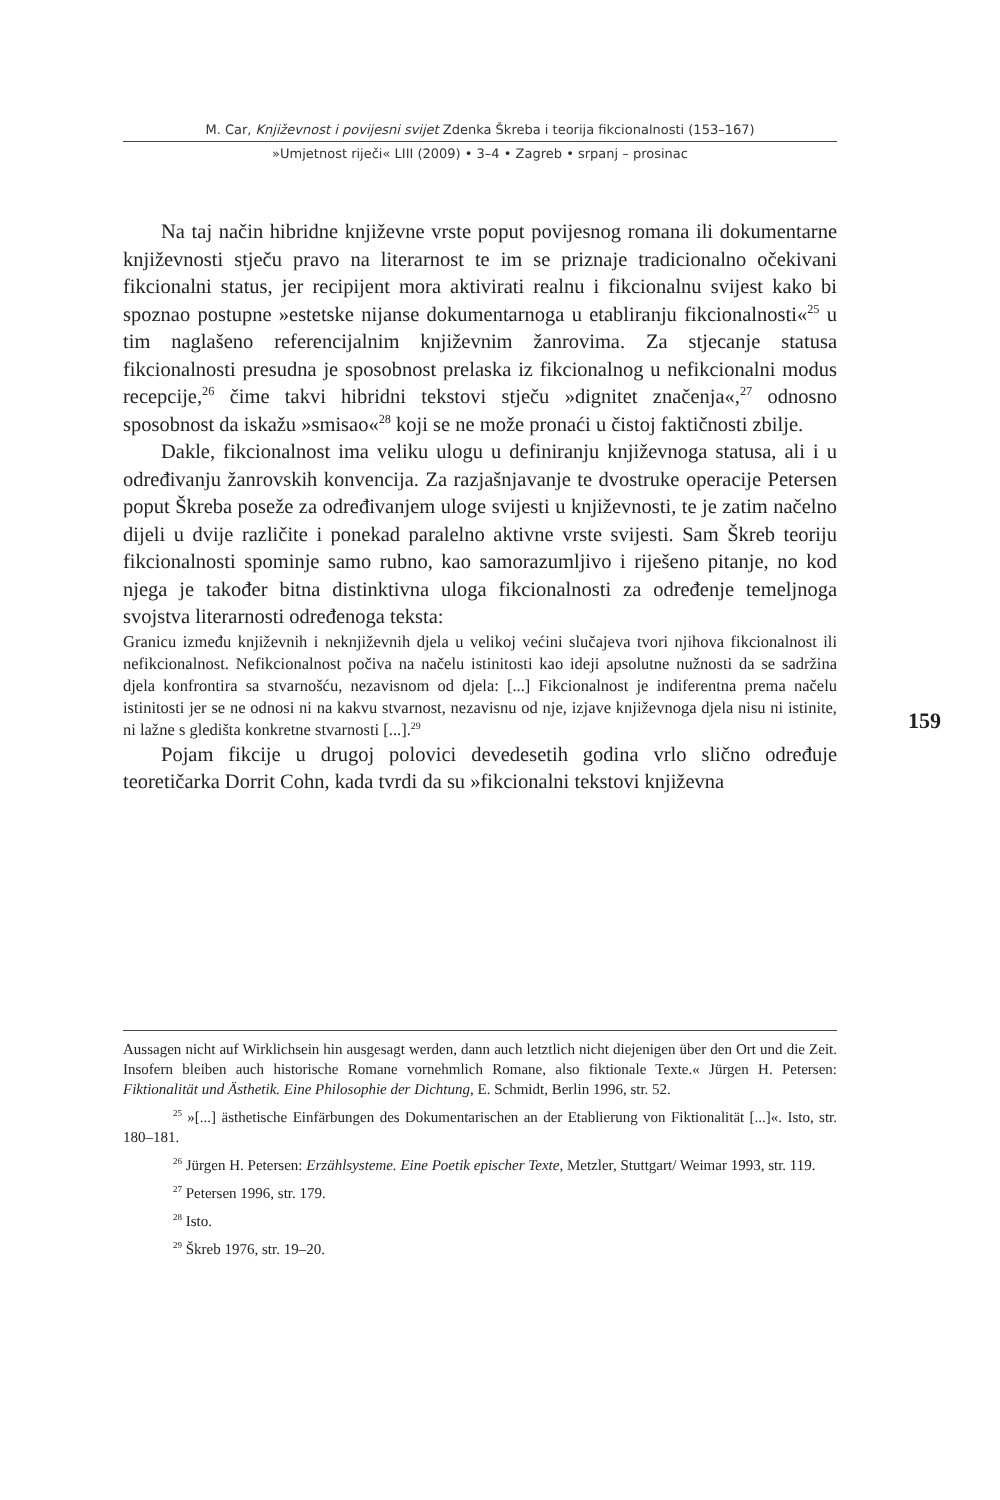M. Car, Književnost i povijesni svijet Zdenka Škreba i teorija fikcionalnosti (153–167)
»Umjetnost riječi« LIII (2009) • 3–4 • Zagreb • srpanj – prosinac
Na taj način hibridne književne vrste poput povijesnog romana ili dokumentarne književnosti stječu pravo na literarnost te im se priznaje tradicionalno očekivani fikcionalni status, jer recipijent mora aktivirati realnu i fikcionalnu svijest kako bi spoznao postupne »estetske nijanse dokumentarnoga u etabliranju fikcionalnosti«<sup>25</sup> u tim naglašeno referencijalnim književnim žanrovima. Za stjecanje statusa fikcionalnosti presudna je sposobnost prelaska iz fikcionalnog u nefikcionalni modus recepcije,<sup>26</sup> čime takvi hibridni tekstovi stječu »dignitet značenja«,<sup>27</sup> odnosno sposobnost da iskažu »smisao«<sup>28</sup> koji se ne može pronaći u čistoj faktičnosti zbilje.
Dakle, fikcionalnost ima veliku ulogu u definiranju književnoga statusa, ali i u određivanju žanrovskih konvencija. Za razjašnjavanje te dvostruke operacije Petersen poput Škreba poseže za određivanjem uloge svijesti u književnosti, te je zatim načelno dijeli u dvije različite i ponekad paralelno aktivne vrste svijesti. Sam Škreb teoriju fikcionalnosti spominje samo rubno, kao samorazumljivo i riješeno pitanje, no kod njega je također bitna distinktivna uloga fikcionalnosti za određenje temeljnoga svojstva literarnosti određenoga teksta:
Granicu između književnih i neknjiževnih djela u velikoj većini slučajeva tvori njihova fikcionalnost ili nefikcionalnost. Nefikcionalnost počiva na načelu istinitosti kao ideji apsolutne nužnosti da se sadržina djela konfrontira sa stvarnošću, nezavisnom od djela: [...] Fikcionalnost je indiferentna prema načelu istinitosti jer se ne odnosi ni na kakvu stvarnost, nezavisnu od nje, izjave književnoga djela nisu ni istinite, ni lažne s gledišta konkretne stvarnosti [...].<sup>29</sup>
Pojam fikcije u drugoj polovici devedesetih godina vrlo slično određuje teoretičarka Dorrit Cohn, kada tvrdi da su »fikcionalni tekstovi književna
159
Aussagen nicht auf Wirklichsein hin ausgesagt werden, dann auch letztlich nicht diejenigen über den Ort und die Zeit. Insofern bleiben auch historische Romane vornehmlich Romane, also fiktionale Texte.« Jürgen H. Petersen: Fiktionalität und Ästhetik. Eine Philosophie der Dichtung, E. Schmidt, Berlin 1996, str. 52.
<sup>25</sup> »[...] ästhetische Einfärbungen des Dokumentarischen an der Etablierung von Fiktionalität [...]«. Isto, str. 180–181.
<sup>26</sup> Jürgen H. Petersen: Erzählsysteme. Eine Poetik epischer Texte, Metzler, Stuttgart/ Weimar 1993, str. 119.
<sup>27</sup> Petersen 1996, str. 179.
<sup>28</sup> Isto.
<sup>29</sup> Škreb 1976, str. 19–20.